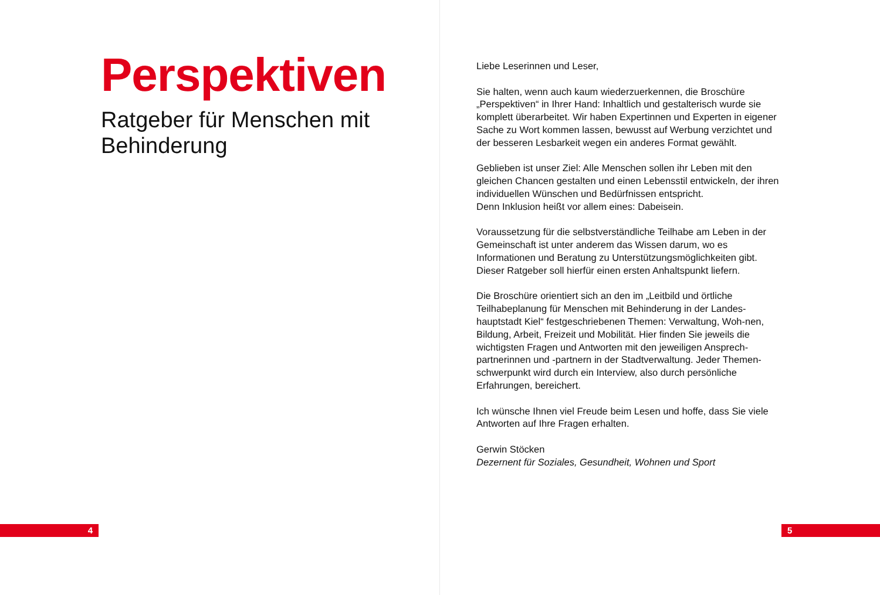Perspektiven
Ratgeber für Menschen mit
Behinderung
4
Liebe Leserinnen und Leser,
Sie halten, wenn auch kaum wiederzuerkennen, die Broschüre „Perspektiven“ in Ihrer Hand: Inhaltlich und gestalterisch wurde sie komplett überarbeitet. Wir haben Expertinnen und Experten in eigener Sache zu Wort kommen lassen, bewusst auf Werbung verzichtet und der besseren Lesbarkeit wegen ein anderes Format gewählt.
Geblieben ist unser Ziel: Alle Menschen sollen ihr Leben mit den gleichen Chancen gestalten und einen Lebensstil entwickeln, der ihren individuellen Wünschen und Bedürfnissen entspricht.
Denn Inklusion heißt vor allem eines: Dabeisein.
Voraussetzung für die selbstverständliche Teilhabe am Leben in der Gemeinschaft ist unter anderem das Wissen darum, wo es Informationen und Beratung zu Unterstützungsmöglichkeiten gibt. Dieser Ratgeber soll hierfür einen ersten Anhaltspunkt liefern.
Die Broschüre orientiert sich an den im „Leitbild und örtliche Teilhabeplanung für Menschen mit Behinderung in der Landes-hauptstadt Kiel“ festgeschriebenen Themen: Verwaltung, Woh-nen, Bildung, Arbeit, Freizeit und Mobilität. Hier finden Sie jeweils die wichtigsten Fragen und Antworten mit den jeweiligen Ansprech-partnerinnen und -partnern in der Stadtverwaltung. Jeder Themen-schwerpunkt wird durch ein Interview, also durch persönliche Erfahrungen, bereichert.
Ich wünsche Ihnen viel Freude beim Lesen und hoffe, dass Sie viele Antworten auf Ihre Fragen erhalten.
Gerwin Stöcken
Dezernent für Soziales, Gesundheit, Wohnen und Sport
5